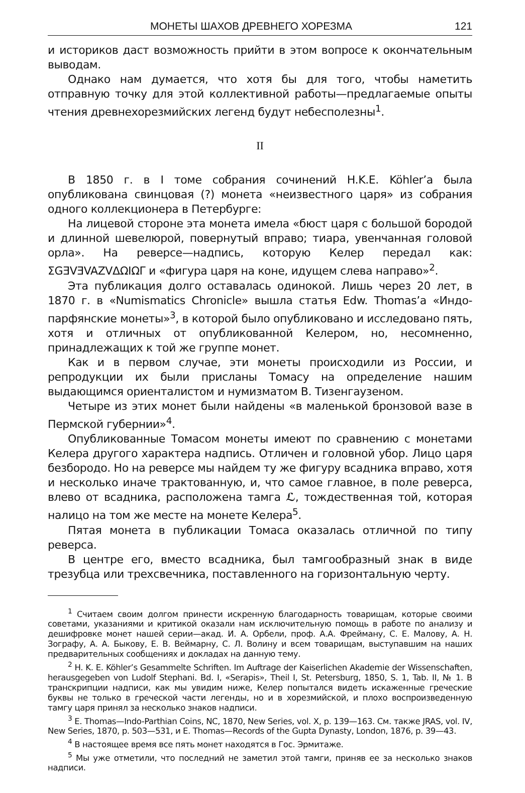МОНЕТЫ ШАХОВ ДРЕВНЕГО ХОРЕЗМА 121
и историков даст возможность прийти в этом вопросе к окончательным выводам.
Однако нам думается, что хотя бы для того, чтобы наметить отправную точку для этой коллективной работы—предлагаемые опыты чтения древнехорезмийских легенд будут небесполезны<sup>1</sup>.
II
В 1850 г. в I томе собрания сочинений H.K.E. Köhler’a была опубликована свинцовая (?) монета «неизвестного царя» из собрания одного коллекционера в Петербурге:
На лицевой стороне эта монета имела «бюст царя с большой бородой и длинной шевелюрой, повернутый вправо; тиара, увенчанная головой орла». На реверсе—надпись, которую Келер передал как: ΣGƎVƎVAZVΔΩIΩΓ и «фигура царя на коне, идущем слева направо»<sup>2</sup>.
Эта публикация долго оставалась одинокой. Лишь через 20 лет, в 1870 г. в «Numismatics Chronicle» вышла статья Edw. Thomas’a «Индо-парфянские монеты»<sup>3</sup>, в которой было опубликовано и исследовано пять, хотя и отличных от опубликованной Келером, но, несомненно, принадлежащих к той же группе монет.
Как и в первом случае, эти монеты происходили из России, и репродукции их были присланы Томасу на определение нашим выдающимся ориенталистом и нумизматом В. Тизенгаузеном.
Четыре из этих монет были найдены «в маленькой бронзовой вазе в Пермской губернии»<sup>4</sup>.
Опубликованные Томасом монеты имеют по сравнению с монетами Келера другого характера надпись. Отличен и головной убор. Лицо царя безбородо. Но на реверсе мы найдем ту же фигуру всадника вправо, хотя и несколько иначе трактованную, и, что самое главное, в поле реверса, влево от всадника, расположена тамга ℒ, тождественная той, которая налицо на том же месте на монете Келера<sup>5</sup>.
Пятая монета в публикации Томаса оказалась отличной по типу реверса.
В центре его, вместо всадника, был тамгообразный знак в виде трезубца или трехсвечника, поставленного на горизонтальную черту.
<sup>1</sup> Считаем своим долгом принести искренную благодарность товарищам, которые своими советами, указаниями и критикой оказали нам исключительную помощь в работе по анализу и дешифровке монет нашей серии—акад. И. А. Орбели, проф. А.А. Фрейману, С. Е. Малову, А. Н. Зографу, А. А. Быкову, Е. В. Веймарну, С. Л. Волину и всем товарищам, выступавшим на наших предварительных сообщениях и докладах на данную тему.
<sup>2</sup> H. K. E. Köhler’s Gesammelte Schriften. Im Auftrage der Kaiserlichen Akademie der Wissenschaften, herausgegeben von Ludolf Stephani. Bd. I, «Serapis», Theil I, St. Petersburg, 1850, S. 1, Tab. II, № 1. В транскрипции надписи, как мы увидим ниже, Келер попытался видеть искаженные греческие буквы не только в греческой части легенды, но и в хорезмийской, и плохо воспроизведенную тамгу царя принял за несколько знаков надписи.
<sup>3</sup> E. Thomas—Indo-Parthian Coins, NC, 1870, New Series, vol. X, p. 139—163. См. также JRAS, vol. IV, New Series, 1870, p. 503—531, и E. Thomas—Records of the Gupta Dynasty, London, 1876, p. 39—43.
<sup>4</sup> В настоящее время все пять монет находятся в Гос. Эрмитаже.
<sup>5</sup> Мы уже отметили, что последний не заметил этой тамги, приняв ее за несколько знаков надписи.